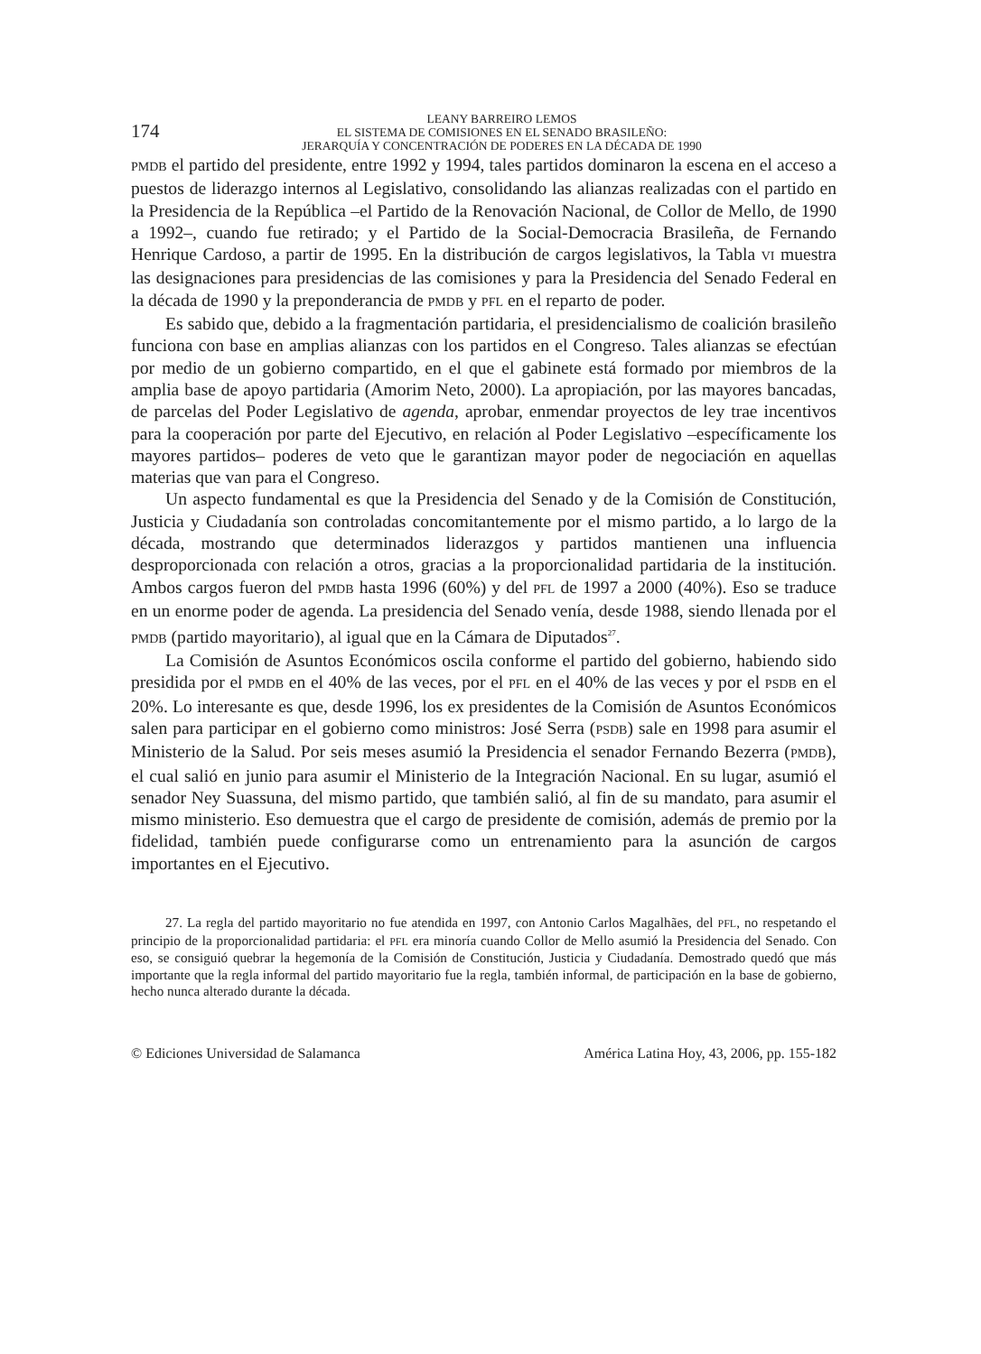174
LEANY BARREIRO LEMOS
EL SISTEMA DE COMISIONES EN EL SENADO BRASILEÑO:
JERARQUÍA Y CONCENTRACIÓN DE PODERES EN LA DÉCADA DE 1990
PMDB el partido del presidente, entre 1992 y 1994, tales partidos dominaron la escena en el acceso a puestos de liderazgo internos al Legislativo, consolidando las alianzas realizadas con el partido en la Presidencia de la República –el Partido de la Renovación Nacional, de Collor de Mello, de 1990 a 1992–, cuando fue retirado; y el Partido de la Social-Democracia Brasileña, de Fernando Henrique Cardoso, a partir de 1995. En la distribución de cargos legislativos, la Tabla VI muestra las designaciones para presidencias de las comisiones y para la Presidencia del Senado Federal en la década de 1990 y la preponderancia de PMDB y PFL en el reparto de poder.
Es sabido que, debido a la fragmentación partidaria, el presidencialismo de coalición brasileño funciona con base en amplias alianzas con los partidos en el Congreso. Tales alianzas se efectúan por medio de un gobierno compartido, en el que el gabinete está formado por miembros de la amplia base de apoyo partidaria (Amorim Neto, 2000). La apropiación, por las mayores bancadas, de parcelas del Poder Legislativo de agenda, aprobar, enmendar proyectos de ley trae incentivos para la cooperación por parte del Ejecutivo, en relación al Poder Legislativo –específicamente los mayores partidos– poderes de veto que le garantizan mayor poder de negociación en aquellas materias que van para el Congreso.
Un aspecto fundamental es que la Presidencia del Senado y de la Comisión de Constitución, Justicia y Ciudadanía son controladas concomitantemente por el mismo partido, a lo largo de la década, mostrando que determinados liderazgos y partidos mantienen una influencia desproporcionada con relación a otros, gracias a la proporcionalidad partidaria de la institución. Ambos cargos fueron del PMDB hasta 1996 (60%) y del PFL de 1997 a 2000 (40%). Eso se traduce en un enorme poder de agenda. La presidencia del Senado venía, desde 1988, siendo llenada por el PMDB (partido mayoritario), al igual que en la Cámara de Diputados<sup>27</sup>.
La Comisión de Asuntos Económicos oscila conforme el partido del gobierno, habiendo sido presidida por el PMDB en el 40% de las veces, por el PFL en el 40% de las veces y por el PSDB en el 20%. Lo interesante es que, desde 1996, los ex presidentes de la Comisión de Asuntos Económicos salen para participar en el gobierno como ministros: José Serra (PSDB) sale en 1998 para asumir el Ministerio de la Salud. Por seis meses asumió la Presidencia el senador Fernando Bezerra (PMDB), el cual salió en junio para asumir el Ministerio de la Integración Nacional. En su lugar, asumió el senador Ney Suassuna, del mismo partido, que también salió, al fin de su mandato, para asumir el mismo ministerio. Eso demuestra que el cargo de presidente de comisión, además de premio por la fidelidad, también puede configurarse como un entrenamiento para la asunción de cargos importantes en el Ejecutivo.
27. La regla del partido mayoritario no fue atendida en 1997, con Antonio Carlos Magalhães, del PFL, no respetando el principio de la proporcionalidad partidaria: el PFL era minoría cuando Collor de Mello asumió la Presidencia del Senado. Con eso, se consiguió quebrar la hegemonía de la Comisión de Constitución, Justicia y Ciudadanía. Demostrado quedó que más importante que la regla informal del partido mayoritario fue la regla, también informal, de participación en la base de gobierno, hecho nunca alterado durante la década.
© Ediciones Universidad de Salamanca América Latina Hoy, 43, 2006, pp. 155-182